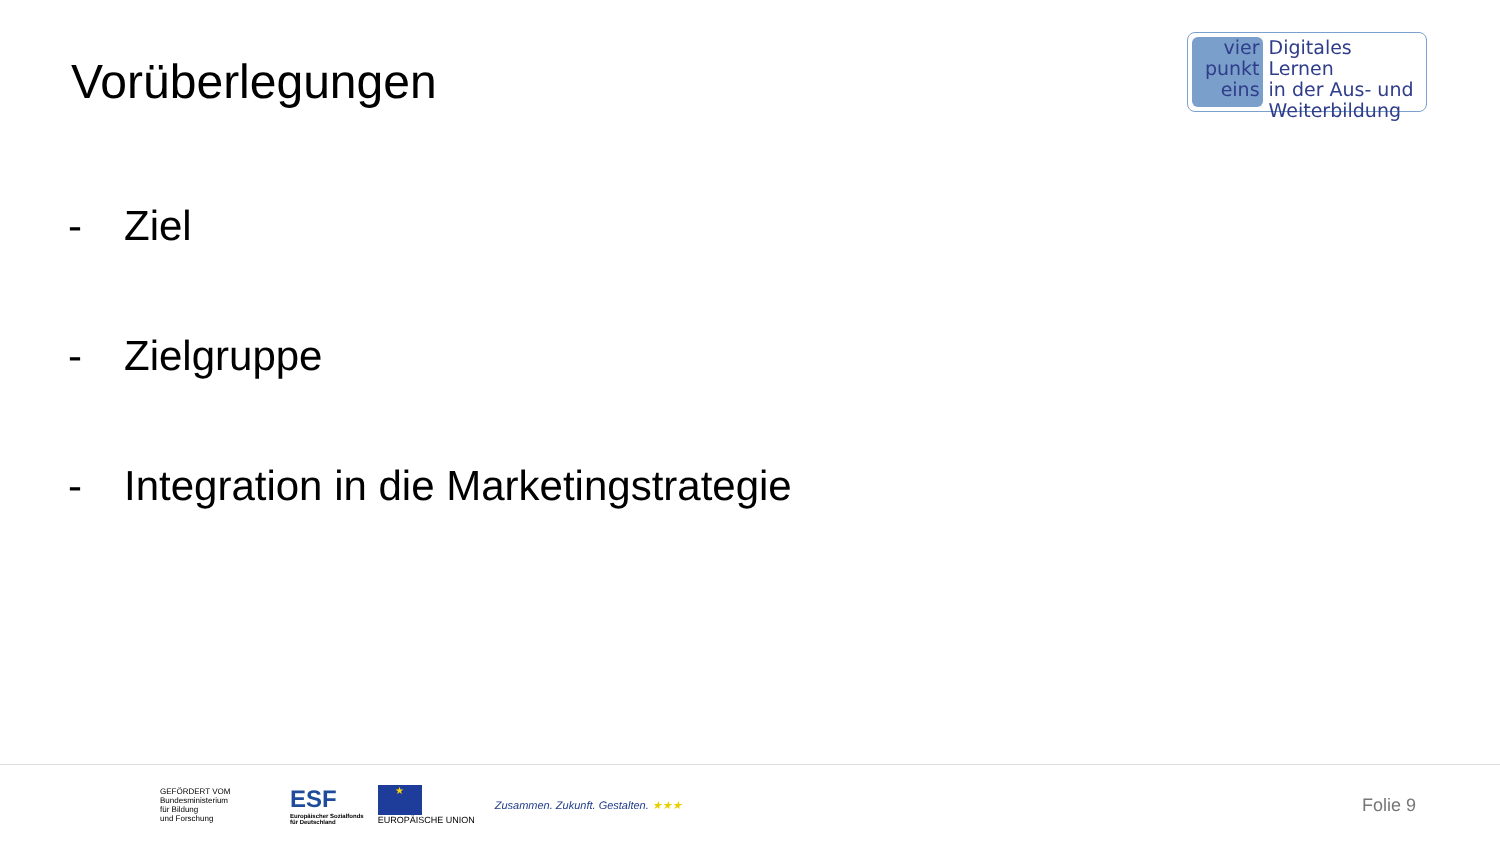Vorüberlegungen
vier
punkt
eins
Digitales Lernen
in der Aus- und
Weiterbildung
- Ziel
- Zielgruppe
- Integration in die Marketingstrategie
GEFÖRDERT VOM
Bundesministerium
für Bildung
und Forschung
ESF
Europäischer Sozialfonds
für Deutschland
★
EUROPÄISCHE UNION
Zusammen. Zukunft. Gestalten. ★★★
Folie 9